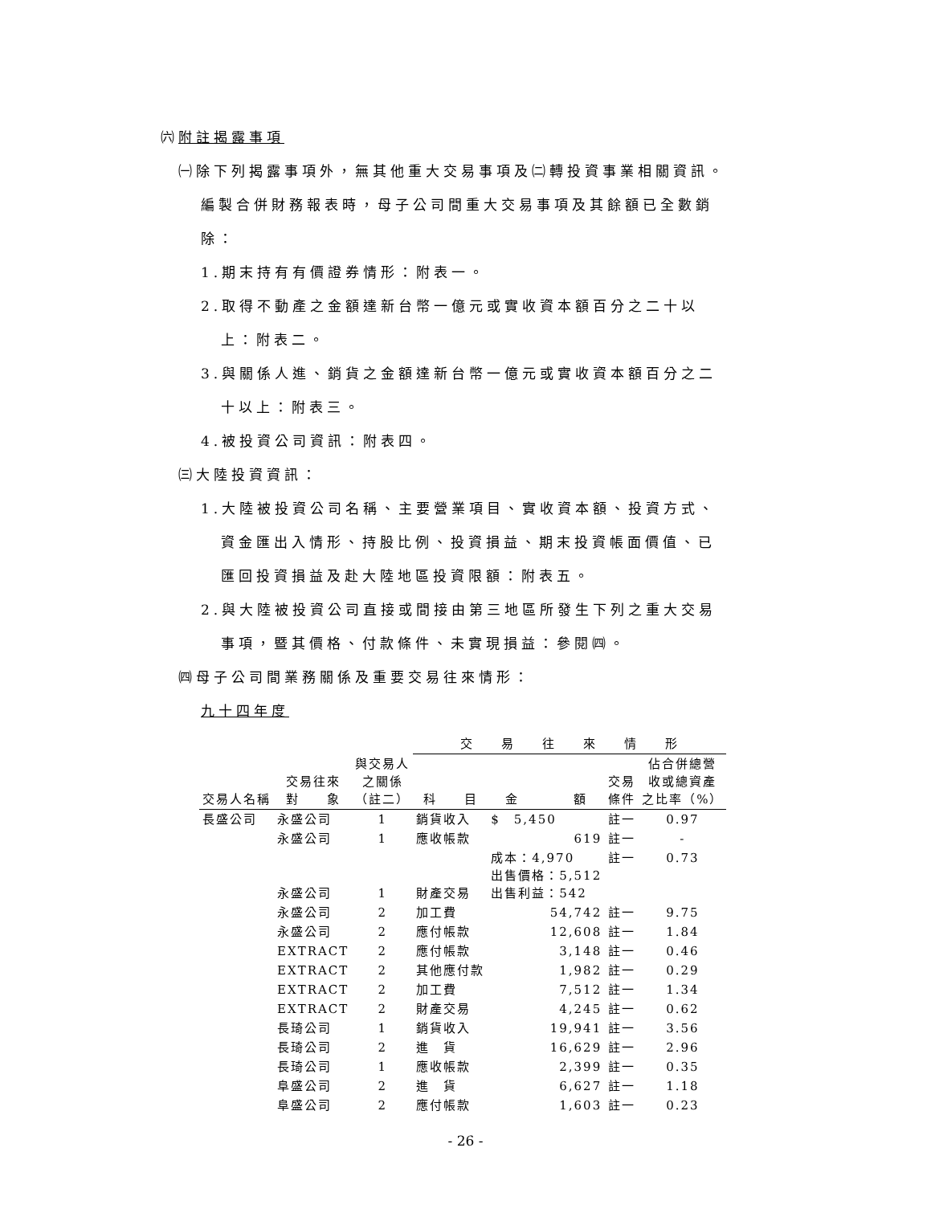㈥附註揭露事項
㈠除下列揭露事項外，無其他重大交易事項及㈡轉投資事業相關資訊。
編製合併財務報表時，母子公司間重大交易事項及其餘額已全數銷
除：
1.期末持有有價證券情形：附表一。
2.取得不動產之金額達新台幣一億元或實收資本額百分之二十以
上：附表二。
3.與關係人進、銷貨之金額達新台幣一億元或實收資本額百分之二
十以上：附表三。
4.被投資公司資訊：附表四。
㈢大陸投資資訊：
1.大陸被投資公司名稱、主要營業項目、實收資本額、投資方式、
資金匯出入情形、持股比例、投資損益、期末投資帳面價值、已
匯回投資損益及赴大陸地區投資限額：附表五。
2.與大陸被投資公司直接或間接由第三地區所發生下列之重大交易
事項，暨其價格、付款條件、未實現損益：參閱㈣。
㈣母子公司間業務關係及重要交易往來情形：
九十四年度
| | | | 交 易 往 來 情 形 | | | |
| --- | --- | --- | --- | --- | --- | --- |
| 交易人名稱 | 交易往來 對 象 | 與交易人 之關係 （註二） | 科 目 | 金 額 | 交易 條件 | 佔合併總營 收或總資產 之比率（%） |
| 長盛公司 | 永盛公司 | 1 | 銷貨收入 | $ 5,450 | 註一 | 0.97 |
| | 永盛公司 | 1 | 應收帳款 | 619 | 註一 | - |
| | 永盛公司 | 1 | 財產交易 | 成本：4,970 出售價格：5,512 出售利益：542 | 註一 | 0.73 |
| | 永盛公司 | 2 | 加工費 | 54,742 | 註一 | 9.75 |
| | 永盛公司 | 2 | 應付帳款 | 12,608 | 註一 | 1.84 |
| | EXTRACT | 2 | 應付帳款 | 3,148 | 註一 | 0.46 |
| | EXTRACT | 2 | 其他應付款 | 1,982 | 註一 | 0.29 |
| | EXTRACT | 2 | 加工費 | 7,512 | 註一 | 1.34 |
| | EXTRACT | 2 | 財產交易 | 4,245 | 註一 | 0.62 |
| | 長琦公司 | 1 | 銷貨收入 | 19,941 | 註一 | 3.56 |
| | 長琦公司 | 2 | 進 貨 | 16,629 | 註一 | 2.96 |
| | 長琦公司 | 1 | 應收帳款 | 2,399 | 註一 | 0.35 |
| | 阜盛公司 | 2 | 進 貨 | 6,627 | 註一 | 1.18 |
| | 阜盛公司 | 2 | 應付帳款 | 1,603 | 註一 | 0.23 |
- 26 -